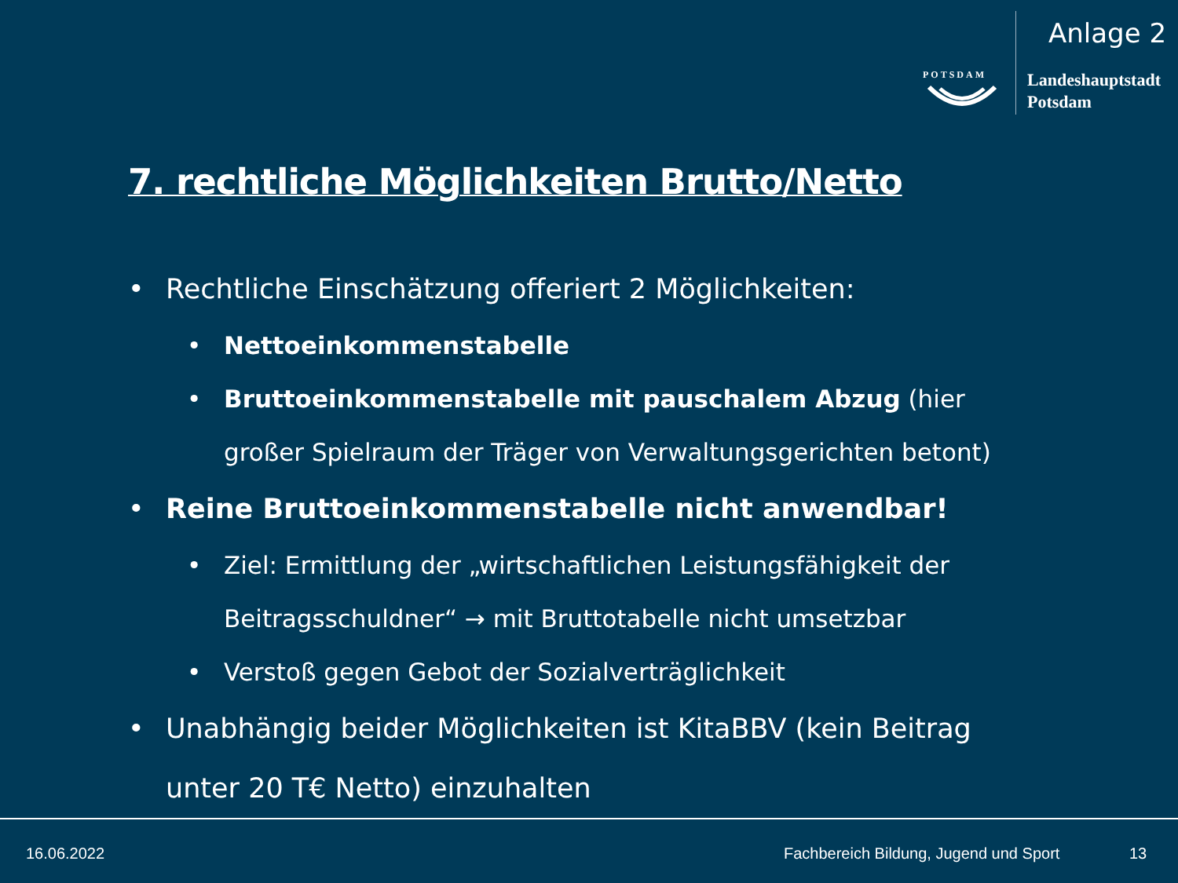Anlage 2
POTSDAM
Landeshauptstadt
Potsdam
7. rechtliche Möglichkeiten Brutto/Netto
• Rechtliche Einschätzung offeriert 2 Möglichkeiten:
• Nettoeinkommenstabelle
• Bruttoeinkommenstabelle mit pauschalem Abzug (hier großer Spielraum der Träger von Verwaltungsgerichten betont)
• Reine Bruttoeinkommenstabelle nicht anwendbar!
• Ziel: Ermittlung der „wirtschaftlichen Leistungsfähigkeit der Beitragsschuldner“ → mit Bruttotabelle nicht umsetzbar
• Verstoß gegen Gebot der Sozialverträglichkeit
• Unabhängig beider Möglichkeiten ist KitaBBV (kein Beitrag unter 20 T€ Netto) einzuhalten
16.06.2022
Fachbereich Bildung, Jugend und Sport
13